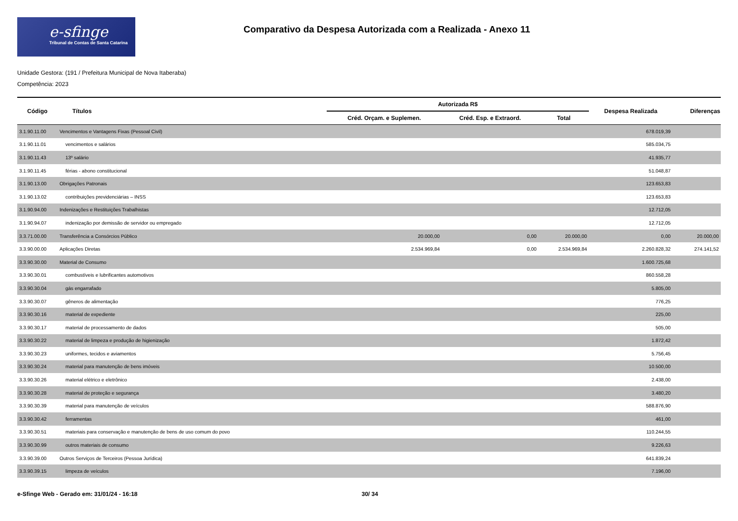e-sfinge
Tribunal de Contas de Santa Catarina
Comparativo da Despesa Autorizada com a Realizada - Anexo 11
Unidade Gestora: (191 / Prefeitura Municipal de Nova Itaberaba)
Competência: 2023
| Código | Títulos | Autorizada R$ | | | Despesa Realizada | Diferenças |
| --- | --- | --- | --- | --- | --- | --- |
| | | Créd. Orçam. e Suplemen. | Créd. Esp. e Extraord. | Total | | |
| 3.1.90.11.00 | Vencimentos e Vantagens Fixas (Pessoal Civil) | | | | 678.019,39 | |
| 3.1.90.11.01 | vencimentos e salários | | | | 585.034,75 | |
| 3.1.90.11.43 | 13º salário | | | | 41.935,77 | |
| 3.1.90.11.45 | férias - abono constitucional | | | | 51.048,87 | |
| 3.1.90.13.00 | Obrigações Patronais | | | | 123.653,83 | |
| 3.1.90.13.02 | contribuições previdenciárias – INSS | | | | 123.653,83 | |
| 3.1.90.94.00 | Indenizações e Restituições Trabalhistas | | | | 12.712,05 | |
| 3.1.90.94.07 | indenização por demissão de servidor ou empregado | | | | 12.712,05 | |
| 3.3.71.00.00 | Transferência a Consórcios Público | 20.000,00 | 0,00 | 20.000,00 | 0,00 | 20.000,00 |
| 3.3.90.00.00 | Aplicações Diretas | 2.534.969,84 | 0,00 | 2.534.969,84 | 2.260.828,32 | 274.141,52 |
| 3.3.90.30.00 | Material de Consumo | | | | 1.600.725,68 | |
| 3.3.90.30.01 | combustíveis e lubrificantes automotivos | | | | 860.558,28 | |
| 3.3.90.30.04 | gás engarrafado | | | | 5.805,00 | |
| 3.3.90.30.07 | gêneros de alimentação | | | | 776,25 | |
| 3.3.90.30.16 | material de expediente | | | | 225,00 | |
| 3.3.90.30.17 | material de processamento de dados | | | | 505,00 | |
| 3.3.90.30.22 | material de limpeza e produção de higienização | | | | 1.872,42 | |
| 3.3.90.30.23 | uniformes, tecidos e aviamentos | | | | 5.756,45 | |
| 3.3.90.30.24 | material para manutenção de bens imóveis | | | | 10.500,00 | |
| 3.3.90.30.26 | material elétrico e eletrônico | | | | 2.438,00 | |
| 3.3.90.30.28 | material de proteção e segurança | | | | 3.480,20 | |
| 3.3.90.30.39 | material para manutenção de veículos | | | | 588.876,90 | |
| 3.3.90.30.42 | ferramentas | | | | 461,00 | |
| 3.3.90.30.51 | materiais para conservação e manutenção de bens de uso comum do povo | | | | 110.244,55 | |
| 3.3.90.30.99 | outros materiais de consumo | | | | 9.226,63 | |
| 3.3.90.39.00 | Outros Serviços de Terceiros (Pessoa Jurídica) | | | | 641.839,24 | |
| 3.3.90.39.15 | limpeza de veículos | | | | 7.196,00 | |
e-Sfinge Web - Gerado em: 31/01/24 - 16:18 30/ 34